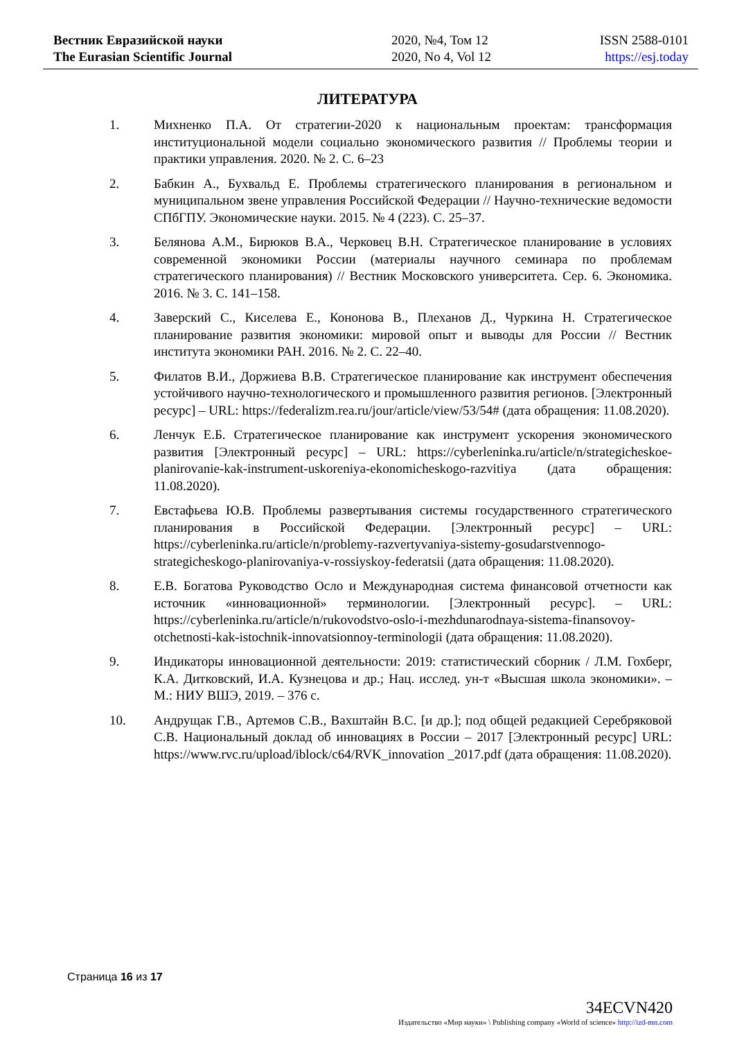Вестник Евразийской науки
The Eurasian Scientific Journal
2020, №4, Том 12
2020, No 4, Vol 12
ISSN 2588-0101
https://esj.today
ЛИТЕРАТУРА
1. Михненко П.А. От стратегии-2020 к национальным проектам: трансформация институциональной модели социально экономического развития // Проблемы теории и практики управления. 2020. № 2. С. 6–23
2. Бабкин А., Бухвальд Е. Проблемы стратегического планирования в региональном и муниципальном звене управления Российской Федерации // Научно-технические ведомости СПбГПУ. Экономические науки. 2015. № 4 (223). С. 25–37.
3. Белянова А.М., Бирюков В.А., Черковец В.Н. Стратегическое планирование в условиях современной экономики России (материалы научного семинара по проблемам стратегического планирования) // Вестник Московского университета. Сер. 6. Экономика. 2016. № 3. С. 141–158.
4. Заверский С., Киселева Е., Кононова В., Плеханов Д., Чуркина Н. Стратегическое планирование развития экономики: мировой опыт и выводы для России // Вестник института экономики РАН. 2016. № 2. С. 22–40.
5. Филатов В.И., Доржиева В.В. Стратегическое планирование как инструмент обеспечения устойчивого научно-технологического и промышленного развития регионов. [Электронный ресурс] – URL: https://federalizm.rea.ru/jour/article/view/53/54# (дата обращения: 11.08.2020).
6. Ленчук Е.Б. Стратегическое планирование как инструмент ускорения экономического развития [Электронный ресурс] – URL: https://cyberleninka.ru/article/n/strategicheskoe-planirovanie-kak-instrument-uskoreniya-ekonomicheskogo-razvitiya (дата обращения: 11.08.2020).
7. Евстафьева Ю.В. Проблемы развертывания системы государственного стратегического планирования в Российской Федерации. [Электронный ресурс] – URL: https://cyberleninka.ru/article/n/problemy-razvertyvaniya-sistemy-gosudarstvennogo-strategicheskogo-planirovaniya-v-rossiyskoy-federatsii (дата обращения: 11.08.2020).
8. Е.В. Богатова Руководство Осло и Международная система финансовой отчетности как источник «инновационной» терминологии. [Электронный ресурс]. – URL: https://cyberleninka.ru/article/n/rukovodstvo-oslo-i-mezhdunarodnaya-sistema-finansovoy-otchetnosti-kak-istochnik-innovatsionnoy-terminologii (дата обращения: 11.08.2020).
9. Индикаторы инновационной деятельности: 2019: статистический сборник / Л.М. Гохберг, К.А. Дитковский, И.А. Кузнецова и др.; Нац. исслед. ун-т «Высшая школа экономики». – М.: НИУ ВШЭ, 2019. – 376 с.
10. Андрущак Г.В., Артемов С.В., Вахштайн В.С. [и др.]; под общей редакцией Серебряковой С.В. Национальный доклад об инновациях в России – 2017 [Электронный ресурс] URL: https://www.rvc.ru/upload/iblock/c64/RVK_innovation _2017.pdf (дата обращения: 11.08.2020).
Страница 16 из 17
34ECVN420
Издательство «Мир науки» \ Publishing company «World of science» http://izd-mn.com